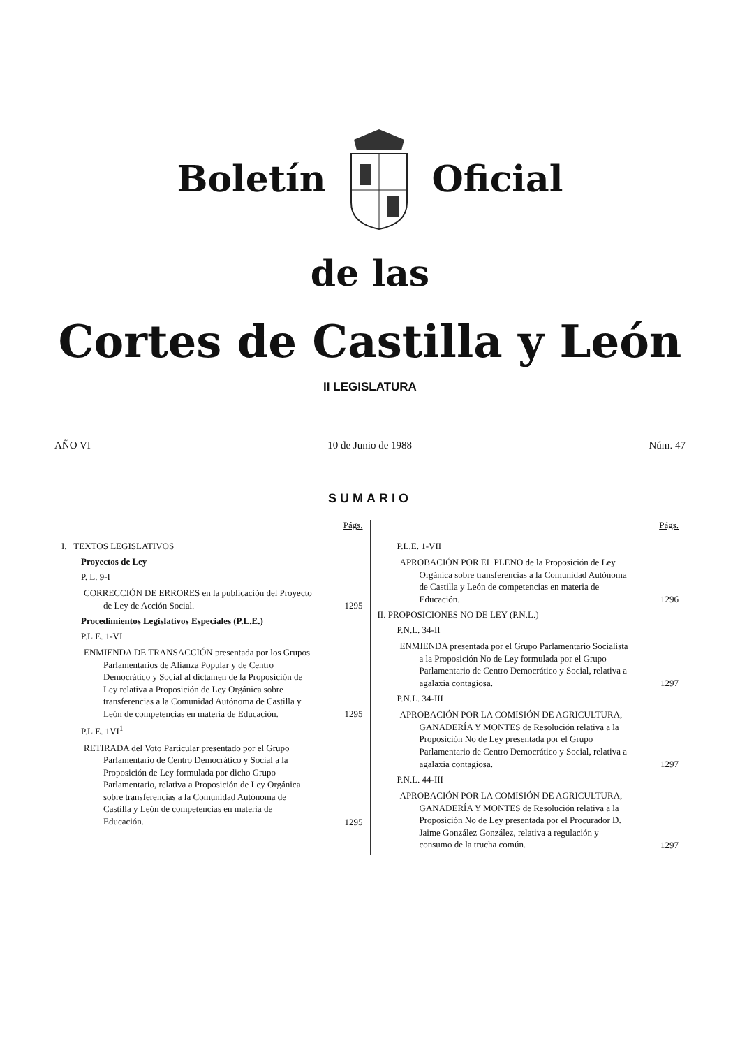Boletín Oficial
de las
Cortes de Castilla y León
II LEGISLATURA
AÑO VI 10 de Junio de 1988 Núm. 47
SUMARIO
Págs.
I. TEXTOS LEGISLATIVOS
Proyectos de Ley
P. L. 9-I
CORRECCIÓN DE ERRORES en la publicación del Proyecto de Ley de Acción Social.
1295
Procedimientos Legislativos Especiales (P.L.E.)
P.L.E. 1-VI
ENMIENDA DE TRANSACCIÓN presentada por los Grupos Parlamentarios de Alianza Popular y de Centro Democrático y Social al dictamen de la Proposición de Ley relativa a Proposición de Ley Orgánica sobre transferencias a la Comunidad Autónoma de Castilla y León de competencias en materia de Educación.
1295
P.L.E. 1VI<sup>1</sup>
RETIRADA del Voto Particular presentado por el Grupo Parlamentario de Centro Democrático y Social a la Proposición de Ley formulada por dicho Grupo Parlamentario, relativa a Proposición de Ley Orgánica sobre transferencias a la Comunidad Autónoma de Castilla y León de competencias en materia de Educación.
1295
Págs.
P.L.E. 1-VII
APROBACIÓN POR EL PLENO de la Proposición de Ley Orgánica sobre transferencias a la Comunidad Autónoma de Castilla y León de competencias en materia de Educación.
1296
II. PROPOSICIONES NO DE LEY (P.N.L.)
P.N.L. 34-II
ENMIENDA presentada por el Grupo Parlamentario Socialista a la Proposición No de Ley formulada por el Grupo Parlamentario de Centro Democrático y Social, relativa a agalaxia contagiosa.
1297
P.N.L. 34-III
APROBACIÓN POR LA COMISIÓN DE AGRICULTURA, GANADERÍA Y MONTES de Resolución relativa a la Proposición No de Ley presentada por el Grupo Parlamentario de Centro Democrático y Social, relativa a agalaxia contagiosa.
1297
P.N.L. 44-III
APROBACIÓN POR LA COMISIÓN DE AGRICULTURA, GANADERÍA Y MONTES de Resolución relativa a la Proposición No de Ley presentada por el Procurador D. Jaime González González, relativa a regulación y consumo de la trucha común.
1297